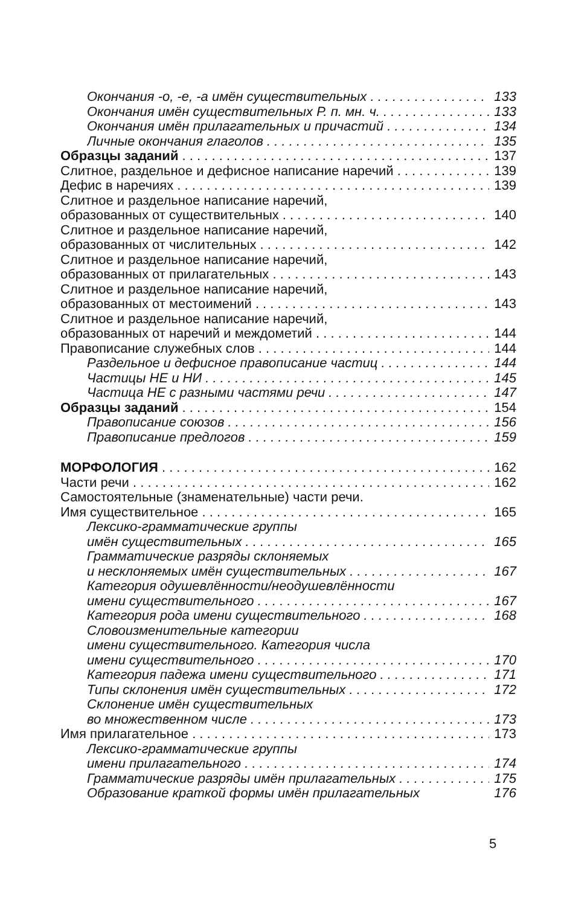Окончания -о, -е, -а имён существительных 133
Окончания имён существительных Р. п. мн. ч. 133
Окончания имён прилагательных и причастий 134
Личные окончания глаголов 135
Образцы заданий 137
Слитное, раздельное и дефисное написание наречий 139
Дефис в наречиях 139
Слитное и раздельное написание наречий,
образованных от существительных 140
Слитное и раздельное написание наречий,
образованных от числительных 142
Слитное и раздельное написание наречий,
образованных от прилагательных 143
Слитное и раздельное написание наречий,
образованных от местоимений 143
Слитное и раздельное написание наречий,
образованных от наречий и междометий 144
Правописание служебных слов 144
Раздельное и дефисное правописание частиц 144
Частицы НЕ и НИ 145
Частица НЕ с разными частями речи 147
Образцы заданий 154
Правописание союзов 156
Правописание предлогов 159
МОРФОЛОГИЯ 162
Части речи 162
Самостоятельные (знаменательные) части речи.
Имя существительное 165
Лексико-грамматические группы
имён существительных 165
Грамматические разряды склоняемых
и несклоняемых имён существительных 167
Категория одушевлённости/неодушевлённости
имени существительного 167
Категория рода имени существительного 168
Словоизменительные категории
имени существительного. Категория числа
имени существительного 170
Категория падежа имени существительного 171
Типы склонения имён существительных 172
Склонение имён существительных
во множественном числе 173
Имя прилагательное 173
Лексико-грамматические группы
имени прилагательного 174
Грамматические разряды имён прилагательных 175
Образование краткой формы имён прилагательных 176
5